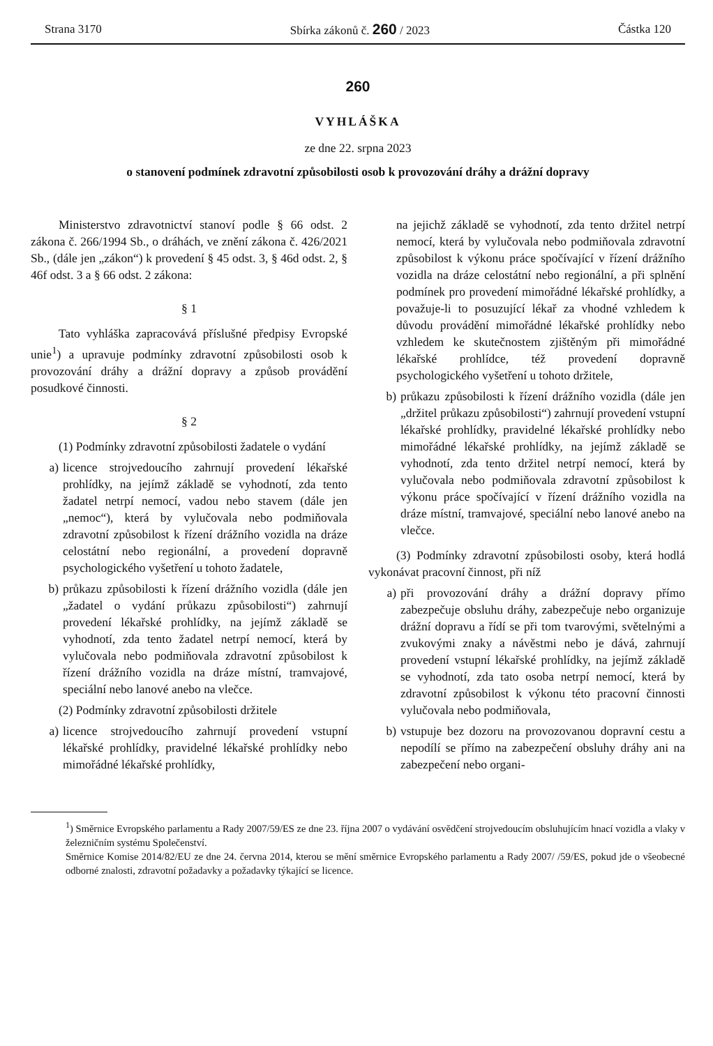Strana 3170 Sbírka zákonů č. 260 / 2023 Částka 120
260
VYHLÁŠKA
ze dne 22. srpna 2023
o stanovení podmínek zdravotní způsobilosti osob k provozování dráhy a drážní dopravy
Ministerstvo zdravotnictví stanoví podle § 66 odst. 2 zákona č. 266/1994 Sb., o dráhách, ve znění zákona č. 426/2021 Sb., (dále jen „zákon“) k provedení § 45 odst. 3, § 46d odst. 2, § 46f odst. 3 a § 66 odst. 2 zákona:
§ 1
Tato vyhláška zapracovává příslušné předpisy Evropské unie<sup>1</sup>) a upravuje podmínky zdravotní způsobilosti osob k provozování dráhy a drážní dopravy a způsob provádění posudkové činnosti.
§ 2
(1) Podmínky zdravotní způsobilosti žadatele o vydání
a) licence strojvedoucího zahrnují provedení lékařské prohlídky, na jejímž základě se vyhodnotí, zda tento žadatel netrpí nemocí, vadou nebo stavem (dále jen „nemoc“), která by vylučovala nebo podmiňovala zdravotní způsobilost k řízení drážního vozidla na dráze celostátní nebo regionální, a provedení dopravně psychologického vyšetření u tohoto žadatele,
b) průkazu způsobilosti k řízení drážního vozidla (dále jen „žadatel o vydání průkazu způsobilosti“) zahrnují provedení lékařské prohlídky, na jejímž základě se vyhodnotí, zda tento žadatel netrpí nemocí, která by vylučovala nebo podmiňovala zdravotní způsobilost k řízení drážního vozidla na dráze místní, tramvajové, speciální nebo lanové anebo na vlečce.
(2) Podmínky zdravotní způsobilosti držitele
a) licence strojvedoucího zahrnují provedení vstupní lékařské prohlídky, pravidelné lékařské prohlídky nebo mimořádné lékařské prohlídky,
na jejichž základě se vyhodnotí, zda tento držitel netrpí nemocí, která by vylučovala nebo podmiňovala zdravotní způsobilost k výkonu práce spočívající v řízení drážního vozidla na dráze celostátní nebo regionální, a při splnění podmínek pro provedení mimořádné lékařské prohlídky, a považuje-li to posuzující lékař za vhodné vzhledem k důvodu provádění mimořádné lékařské prohlídky nebo vzhledem ke skutečnostem zjištěným při mimořádné lékařské prohlídce, též provedení dopravně psychologického vyšetření u tohoto držitele,
b) průkazu způsobilosti k řízení drážního vozidla (dále jen „držitel průkazu způsobilosti“) zahrnují provedení vstupní lékařské prohlídky, pravidelné lékařské prohlídky nebo mimořádné lékařské prohlídky, na jejímž základě se vyhodnotí, zda tento držitel netrpí nemocí, která by vylučovala nebo podmiňovala zdravotní způsobilost k výkonu práce spočívající v řízení drážního vozidla na dráze místní, tramvajové, speciální nebo lanové anebo na vlečce.
(3) Podmínky zdravotní způsobilosti osoby, která hodlá vykonávat pracovní činnost, při níž
a) při provozování dráhy a drážní dopravy přímo zabezpečuje obsluhu dráhy, zabezpečuje nebo organizuje drážní dopravu a řídí se při tom tvarovými, světelnými a zvukovými znaky a návěstmi nebo je dává, zahrnují provedení vstupní lékařské prohlídky, na jejímž základě se vyhodnotí, zda tato osoba netrpí nemocí, která by zdravotní způsobilost k výkonu této pracovní činnosti vylučovala nebo podmiňovala,
b) vstupuje bez dozoru na provozovanou dopravní cestu a nepodílí se přímo na zabezpečení obsluhy dráhy ani na zabezpečení nebo organi-
<sup>1</sup>) Směrnice Evropského parlamentu a Rady 2007/59/ES ze dne 23. října 2007 o vydávání osvědčení strojvedoucím obsluhujícím hnací vozidla a vlaky v železničním systému Společenství.
Směrnice Komise 2014/82/EU ze dne 24. června 2014, kterou se mění směrnice Evropského parlamentu a Rady 2007/ /59/ES, pokud jde o všeobecné odborné znalosti, zdravotní požadavky a požadavky týkající se licence.